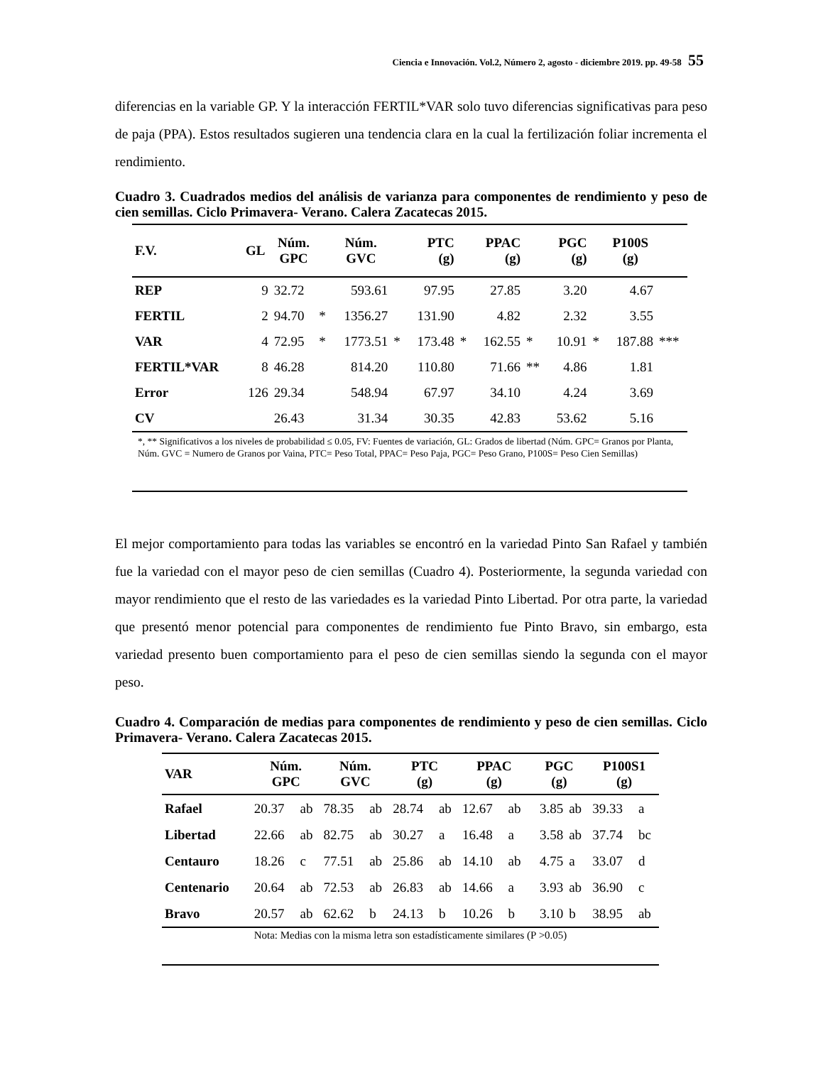Ciencia e Innovación. Vol.2, Número 2, agosto - diciembre 2019. pp. 49-58 55
diferencias en la variable GP. Y la interacción FERTIL*VAR solo tuvo diferencias significativas para peso de paja (PPA). Estos resultados sugieren una tendencia clara en la cual la fertilización foliar incrementa el rendimiento.
Cuadro 3. Cuadrados medios del análisis de varianza para componentes de rendimiento y peso de cien semillas. Ciclo Primavera- Verano. Calera Zacatecas 2015.
| F.V. | GL | Núm. GPC | | Núm. GVC | | PTC (g) | | PPAC (g) | | PGC (g) | | P100S (g) | |
| --- | --- | --- | --- | --- | --- | --- | --- | --- | --- | --- | --- | --- | --- |
| REP | 9 | 32.72 | | 593.61 | | 97.95 | | 27.85 | | 3.20 | | 4.67 | |
| FERTIL | 2 | 94.70 | * | 1356.27 | | 131.90 | | 4.82 | | 2.32 | | 3.55 | |
| VAR | 4 | 72.95 | * | 1773.51 | * | 173.48 | * | 162.55 | * | 10.91 | * | 187.88 | *** |
| FERTIL*VAR | 8 | 46.28 | | 814.20 | | 110.80 | | 71.66 | ** | 4.86 | | 1.81 | |
| Error | 126 | 29.34 | | 548.94 | | 67.97 | | 34.10 | | 4.24 | | 3.69 | |
| CV | | 26.43 | | 31.34 | | 30.35 | | 42.83 | | 53.62 | | 5.16 | |
*, ** Significativos a los niveles de probabilidad ≤ 0.05, FV: Fuentes de variación, GL: Grados de libertad (Núm. GPC= Granos por Planta, Núm. GVC = Numero de Granos por Vaina, PTC= Peso Total, PPAC= Peso Paja, PGC= Peso Grano, P100S= Peso Cien Semillas)
El mejor comportamiento para todas las variables se encontró en la variedad Pinto San Rafael y también fue la variedad con el mayor peso de cien semillas (Cuadro 4). Posteriormente, la segunda variedad con mayor rendimiento que el resto de las variedades es la variedad Pinto Libertad. Por otra parte, la variedad que presentó menor potencial para componentes de rendimiento fue Pinto Bravo, sin embargo, esta variedad presento buen comportamiento para el peso de cien semillas siendo la segunda con el mayor peso.
Cuadro 4. Comparación de medias para componentes de rendimiento y peso de cien semillas. Ciclo Primavera- Verano. Calera Zacatecas 2015.
| VAR | Núm. GPC | | Núm. GVC | | PTC (g) | | PPAC (g) | | PGC (g) | | P100S1 (g) | |
| --- | --- | --- | --- | --- | --- | --- | --- | --- | --- | --- | --- | --- |
| Rafael | 20.37 | ab | 78.35 | ab | 28.74 | ab | 12.67 | ab | 3.85 | ab | 39.33 | a |
| Libertad | 22.66 | ab | 82.75 | ab | 30.27 | a | 16.48 | a | 3.58 | ab | 37.74 | bc |
| Centauro | 18.26 | c | 77.51 | ab | 25.86 | ab | 14.10 | ab | 4.75 | a | 33.07 | d |
| Centenario | 20.64 | ab | 72.53 | ab | 26.83 | ab | 14.66 | a | 3.93 | ab | 36.90 | c |
| Bravo | 20.57 | ab | 62.62 | b | 24.13 | b | 10.26 | b | 3.10 | b | 38.95 | ab |
Nota: Medias con la misma letra son estadísticamente similares (P >0.05)